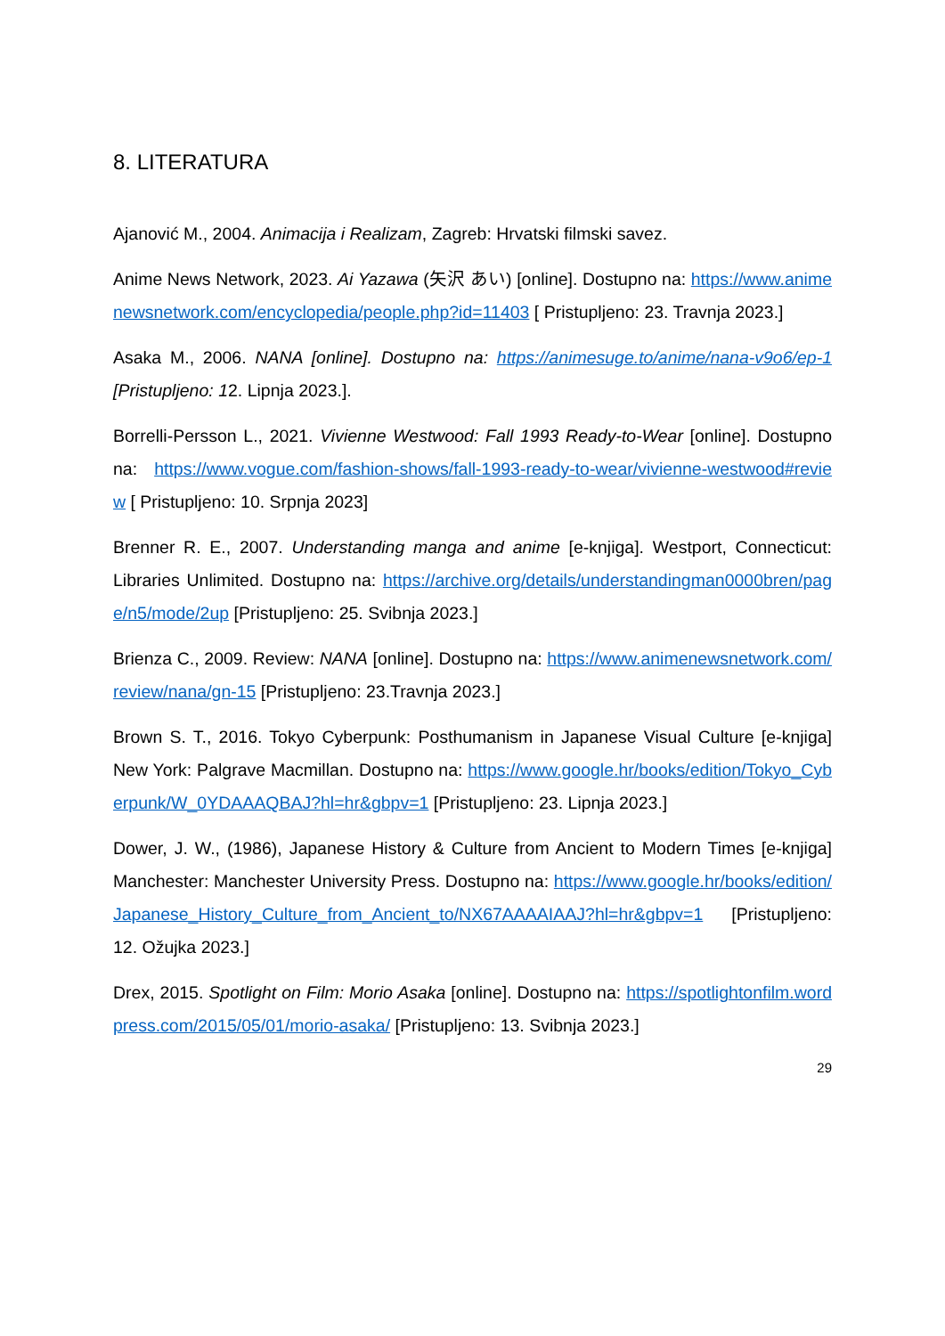8. LITERATURA
Ajanović M., 2004. Animacija i Realizam, Zagreb: Hrvatski filmski savez.
Anime News Network, 2023. Ai Yazawa (矢沢 あい) [online]. Dostupno na: https://www.animenewsnetwork.com/encyclopedia/people.php?id=11403 [ Pristupljeno: 23. Travnja 2023.]
Asaka M., 2006. NANA [online]. Dostupno na: https://animesuge.to/anime/nana-v9o6/ep-1 [Pristupljeno: 12. Lipnja 2023.].
Borrelli-Persson L., 2021. Vivienne Westwood: Fall 1993 Ready-to-Wear [online]. Dostupno na: https://www.vogue.com/fashion-shows/fall-1993-ready-to-wear/vivienne-westwood#review [ Pristupljeno: 10. Srpnja 2023]
Brenner R. E., 2007. Understanding manga and anime [e-knjiga]. Westport, Connecticut: Libraries Unlimited. Dostupno na: https://archive.org/details/understandingman0000bren/page/n5/mode/2up [Pristupljeno: 25. Svibnja 2023.]
Brienza C., 2009. Review: NANA [online]. Dostupno na: https://www.animenewsnetwork.com/review/nana/gn-15 [Pristupljeno: 23.Travnja 2023.]
Brown S. T., 2016. Tokyo Cyberpunk: Posthumanism in Japanese Visual Culture [e-knjiga] New York: Palgrave Macmillan. Dostupno na: https://www.google.hr/books/edition/Tokyo_Cyberpunk/W_0YDAAAQBAJ?hl=hr&gbpv=1 [Pristupljeno: 23. Lipnja 2023.]
Dower, J. W., (1986), Japanese History & Culture from Ancient to Modern Times [e-knjiga] Manchester: Manchester University Press. Dostupno na: https://www.google.hr/books/edition/Japanese_History_Culture_from_Ancient_to/NX67AAAAIAAJ?hl=hr&gbpv=1 [Pristupljeno: 12. Ožujka 2023.]
Drex, 2015. Spotlight on Film: Morio Asaka [online]. Dostupno na: https://spotlightonfilm.wordpress.com/2015/05/01/morio-asaka/ [Pristupljeno: 13. Svibnja 2023.]
29